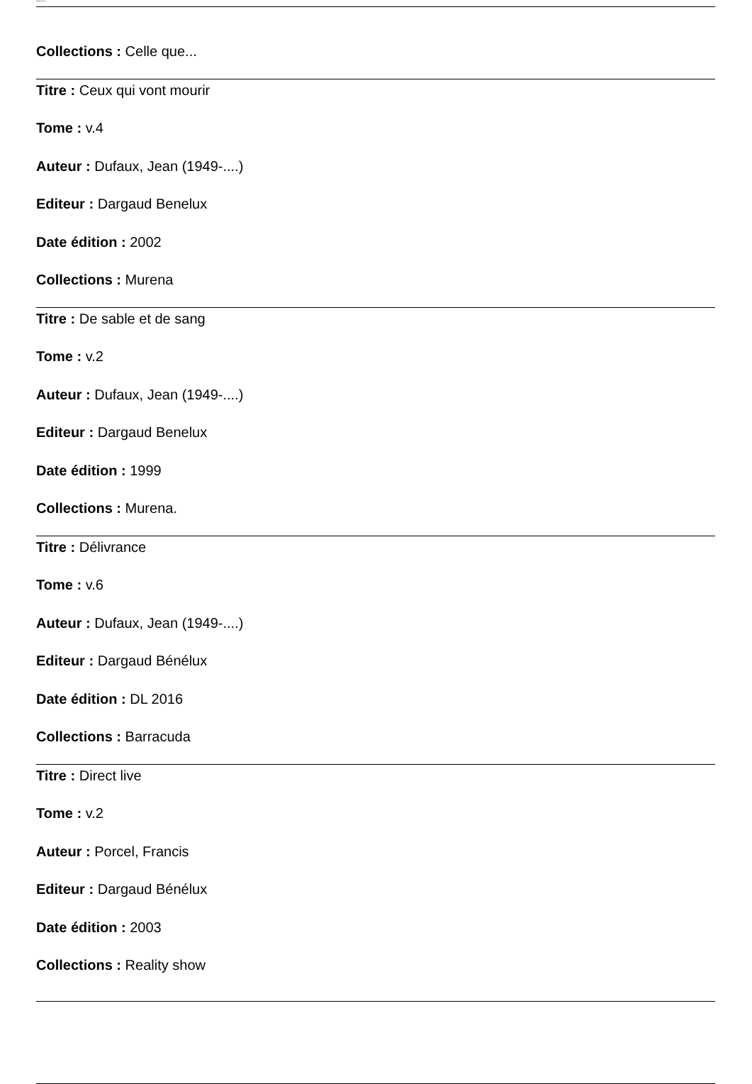Bibliothèque de ...
Collections : Celle que...
Titre : Ceux qui vont mourir
Tome : v.4
Auteur : Dufaux, Jean (1949-....)
Editeur : Dargaud Benelux
Date édition : 2002
Collections : Murena
Titre : De sable et de sang
Tome : v.2
Auteur : Dufaux, Jean (1949-....)
Editeur : Dargaud Benelux
Date édition : 1999
Collections : Murena.
Titre : Délivrance
Tome : v.6
Auteur : Dufaux, Jean (1949-....)
Editeur : Dargaud Bénélux
Date édition : DL 2016
Collections : Barracuda
Titre : Direct live
Tome : v.2
Auteur : Porcel, Francis
Editeur : Dargaud Bénélux
Date édition : 2003
Collections : Reality show